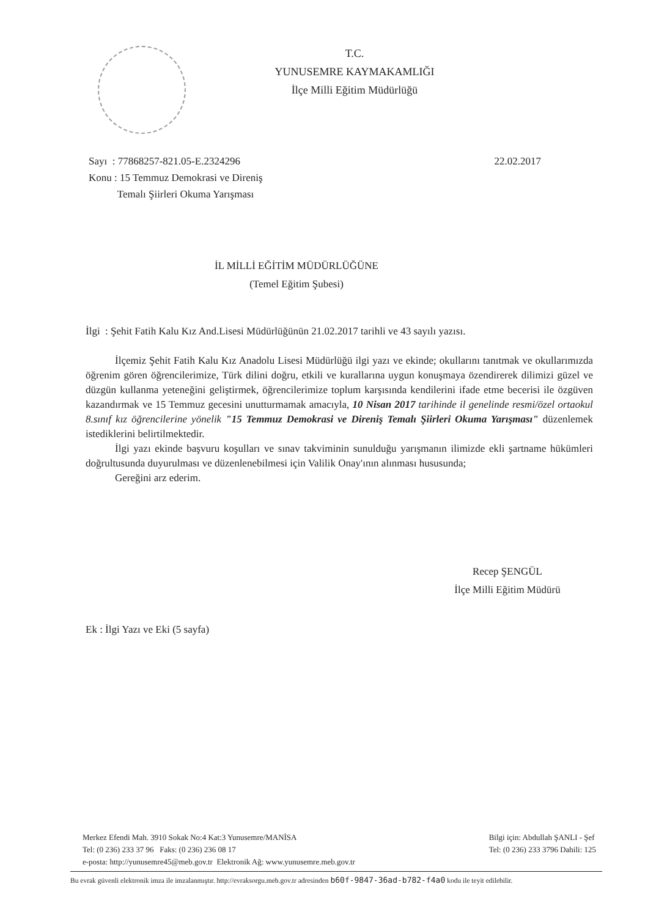T.C.
YUNUSEMRE KAYMAKAMLIĞI
İlçe Milli Eğitim Müdürlüğü
22.02.2017 Sayı : 77868257-821.05-E.2324296
Konu : 15 Temmuz Demokrasi ve Direniş
Temalı Şiirleri Okuma Yarışması
İL MİLLİ EĞİTİM MÜDÜRLÜĞÜNE
(Temel Eğitim Şubesi)
İlgi : Şehit Fatih Kalu Kız And.Lisesi Müdürlüğünün 21.02.2017 tarihli ve 43 sayılı yazısı.
İlçemiz Şehit Fatih Kalu Kız Anadolu Lisesi Müdürlüğü ilgi yazı ve ekinde; okullarını tanıtmak ve okullarımızda öğrenim gören öğrencilerimize, Türk dilini doğru, etkili ve kurallarına uygun konuşmaya özendirerek dilimizi güzel ve düzgün kullanma yeteneğini geliştirmek, öğrencilerimize toplum karşısında kendilerini ifade etme becerisi ile özgüven kazandırmak ve 15 Temmuz gecesini unutturmamak amacıyla, 10 Nisan 2017 tarihinde il genelinde resmi/özel ortaokul 8.sınıf kız öğrencilerine yönelik "15 Temmuz Demokrasi ve Direniş Temalı Şiirleri Okuma Yarışması" düzenlemek istediklerini belirtilmektedir.
İlgi yazı ekinde başvuru koşulları ve sınav takviminin sunulduğu yarışmanın ilimizde ekli şartname hükümleri doğrultusunda duyurulması ve düzenlenebilmesi için Valilik Onay'ının alınması hususunda;
Gereğini arz ederim.
Recep ŞENGÜL
İlçe Milli Eğitim Müdürü
Ek : İlgi Yazı ve Eki (5 sayfa)
Merkez Efendi Mah. 3910 Sokak No:4 Kat:3 Yunusemre/MANİSA
Tel: (0 236) 233 37 96 Faks: (0 236) 236 08 17
e-posta: http://yunusemre45@meb.gov.tr Elektronik Ağ: www.yunusemre.meb.gov.tr
Bilgi için: Abdullah ŞANLI - Şef
Tel: (0 236) 233 3796 Dahili: 125
Bu evrak güvenli elektronik imza ile imzalanmıştır. http://evraksorgu.meb.gov.tr adresinden b60f-9847-36ad-b782-f4a0 kodu ile teyit edilebilir.